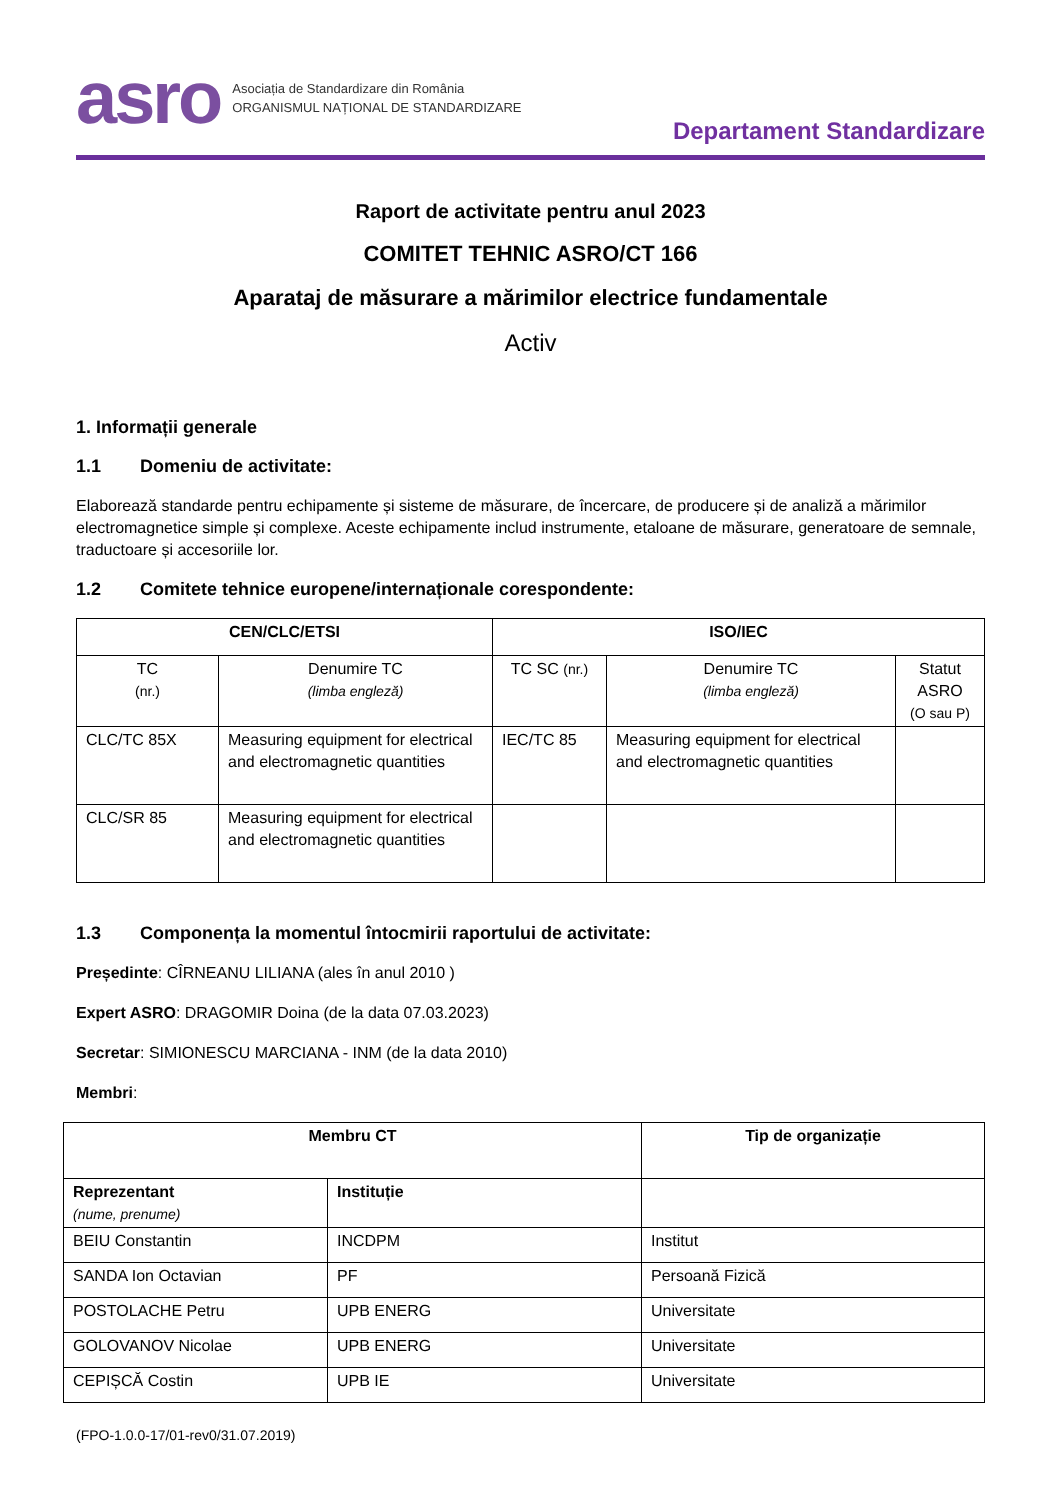asro Asociația de Standardizare din România
ORGANISMUL NAȚIONAL DE STANDARDIZARE
Departament Standardizare
Raport de activitate pentru anul 2023
COMITET TEHNIC ASRO/CT 166
Aparataj de măsurare a mărimilor electrice fundamentale
Activ
1. Informații generale
1.1 Domeniu de activitate:
Elaborează standarde pentru echipamente și sisteme de măsurare, de încercare, de producere și de analiză a mărimilor electromagnetice simple și complexe. Aceste echipamente includ instrumente, etaloane de măsurare, generatoare de semnale, traductoare și accesoriile lor.
1.2 Comitete tehnice europene/internaționale corespondente:
| CEN/CLC/ETSI | | ISO/IEC | | |
| --- | --- | --- | --- | --- |
| TC (nr.) | Denumire TC (limba engleză) | TC SC (nr.) | Denumire TC (limba engleză) | Statut ASRO (O sau P) |
| CLC/TC 85X | Measuring equipment for electrical and electromagnetic quantities | IEC/TC 85 | Measuring equipment for electrical and electromagnetic quantities | |
| CLC/SR 85 | Measuring equipment for electrical and electromagnetic quantities | | | |
1.3 Componența la momentul întocmirii raportului de activitate:
Președinte: CÎRNEANU LILIANA (ales în anul 2010 )
Expert ASRO: DRAGOMIR Doina (de la data 07.03.2023)
Secretar: SIMIONESCU MARCIANA - INM (de la data 2010)
Membri:
| Membru CT | | Tip de organizație |
| --- | --- | --- |
| Reprezentant (nume, prenume) | Instituție | |
| BEIU Constantin | INCDPM | Institut |
| SANDA Ion Octavian | PF | Persoană Fizică |
| POSTOLACHE Petru | UPB ENERG | Universitate |
| GOLOVANOV Nicolae | UPB ENERG | Universitate |
| CEPIȘCĂ Costin | UPB IE | Universitate |
(FPO-1.0.0-17/01-rev0/31.07.2019)